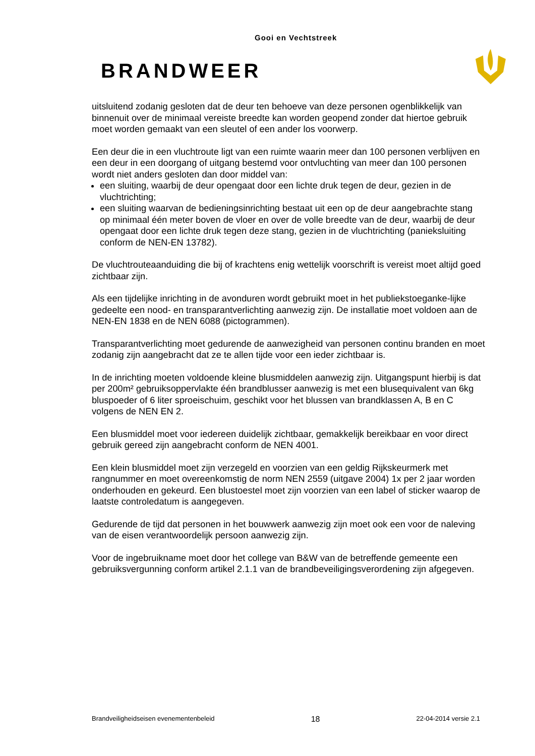Gooi en Vechtstreek
BRANDWEER
uitsluitend zodanig gesloten dat de deur ten behoeve van deze personen ogenblikkelijk van binnenuit over de minimaal vereiste breedte kan worden geopend zonder dat hiertoe gebruik moet worden gemaakt van een sleutel of een ander los voorwerp.
Een deur die in een vluchtroute ligt van een ruimte waarin meer dan 100 personen verblijven en een deur in een doorgang of uitgang bestemd voor ontvluchting van meer dan 100 personen wordt niet anders gesloten dan door middel van:
een sluiting, waarbij de deur opengaat door een lichte druk tegen de deur, gezien in de vluchtrichting;
een sluiting waarvan de bedieningsinrichting bestaat uit een op de deur aangebrachte stang op minimaal één meter boven de vloer en over de volle breedte van de deur, waarbij de deur opengaat door een lichte druk tegen deze stang, gezien in de vluchtrichting (panieksluiting conform de NEN-EN 13782).
De vluchtrouteaanduiding die bij of krachtens enig wettelijk voorschrift is vereist moet altijd goed zichtbaar zijn.
Als een tijdelijke inrichting in de avonduren wordt gebruikt moet in het publiekstoeganke-lijke gedeelte een nood- en transparantverlichting aanwezig zijn. De installatie moet voldoen aan de NEN-EN 1838 en de NEN 6088 (pictogrammen).
Transparantverlichting moet gedurende de aanwezigheid van personen continu branden en moet zodanig zijn aangebracht dat ze te allen tijde voor een ieder zichtbaar is.
In de inrichting moeten voldoende kleine blusmiddelen aanwezig zijn. Uitgangspunt hierbij is dat per 200m² gebruiksoppervlakte één brandblusser aanwezig is met een blusequivalent van 6kg bluspoeder of 6 liter sproeischuim, geschikt voor het blussen van brandklassen A, B en C volgens de NEN EN 2.
Een blusmiddel moet voor iedereen duidelijk zichtbaar, gemakkelijk bereikbaar en voor direct gebruik gereed zijn aangebracht conform de NEN 4001.
Een klein blusmiddel moet zijn verzegeld en voorzien van een geldig Rijkskeurmerk met rangnummer en moet overeenkomstig de norm NEN 2559 (uitgave 2004) 1x per 2 jaar worden onderhouden en gekeurd. Een blustoestel moet zijn voorzien van een label of sticker waarop de laatste controledatum is aangegeven.
Gedurende de tijd dat personen in het bouwwerk aanwezig zijn moet ook een voor de naleving van de eisen verantwoordelijk persoon aanwezig zijn.
Voor de ingebruikname moet door het college van B&W van de betreffende gemeente een gebruiksvergunning conform artikel 2.1.1 van de brandbeveiligingsverordening zijn afgegeven.
Brandveiligheidseisen evenementenbeleid 18 22-04-2014 versie 2.1